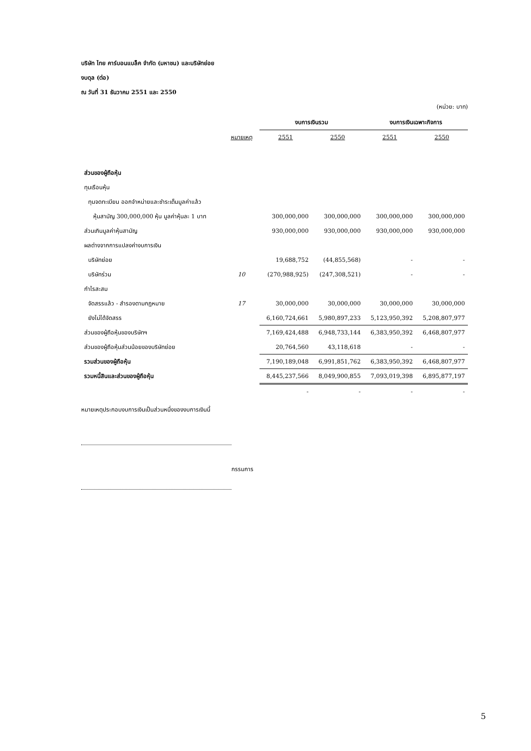บริษัท ไทย คาร์บอนแบล็ค จำกัด (มหาชน) และบริษัทย่อย
งบดุล (ต่อ)
ณ วันที่ 31 ธันวาคม 2551 และ 2550
(หน่วย: บาท)
| | | งบการเงินรวม | | งบการเงินเฉพาะกิจการ | |
| --- | --- | --- | --- | --- | --- |
| | หมายเหตุ | 2551 | 2550 | 2551 | 2550 |
| ส่วนของผู้ถือหุ้น | | | | | |
| ทุนเรือนหุ้น | | | | | |
| ทุนจดทะเบียน ออกจำหน่ายและชำระเต็มมูลค่าแล้ว | | | | | |
| หุ้นสามัญ 300,000,000 หุ้น มูลค่าหุ้นละ 1 บาท | | 300,000,000 | 300,000,000 | 300,000,000 | 300,000,000 |
| ส่วนเกินมูลค่าหุ้นสามัญ | | 930,000,000 | 930,000,000 | 930,000,000 | 930,000,000 |
| ผลต่างจากการแปลงค่างบการเงิน | | | | | |
| บริษัทย่อย | | 19,688,752 | (44,855,568) | - | - |
| บริษัทร่วม | 10 | (270,988,925) | (247,308,521) | - | - |
| กำไรสะสม | | | | | |
| จัดสรรแล้ว - สำรองตามกฎหมาย | 17 | 30,000,000 | 30,000,000 | 30,000,000 | 30,000,000 |
| ยังไม่ได้จัดสรร | | 6,160,724,661 | 5,980,897,233 | 5,123,950,392 | 5,208,807,977 |
| ส่วนของผู้ถือหุ้นของบริษัทฯ | | 7,169,424,488 | 6,948,733,144 | 6,383,950,392 | 6,468,807,977 |
| ส่วนของผู้ถือหุ้นส่วนน้อยของบริษัทย่อย | | 20,764,560 | 43,118,618 | - | - |
| รวมส่วนของผู้ถือหุ้น | | 7,190,189,048 | 6,991,851,762 | 6,383,950,392 | 6,468,807,977 |
| รวมหนี้สินและส่วนของผู้ถือหุ้น | | 8,445,237,566 | 8,049,900,855 | 7,093,019,398 | 6,895,877,197 |
| | | - | - | - | - |
หมายเหตุประกอบงบการเงินเป็นส่วนหนึ่งของงบการเงินนี้
กรรมการ
5